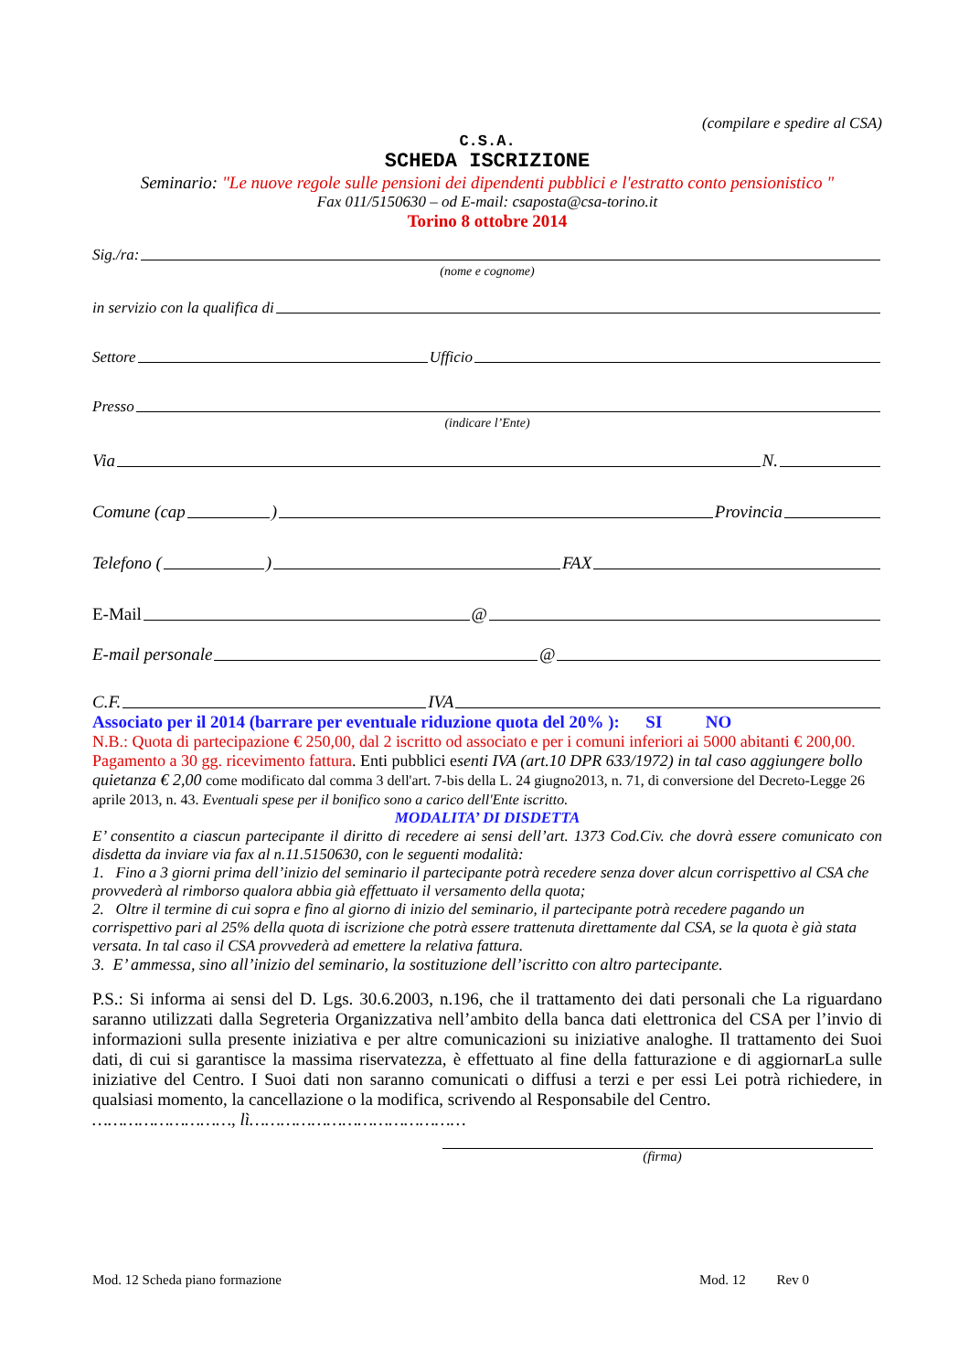(compilare e spedire al CSA)
C.S.A.
SCHEDA ISCRIZIONE
Seminario: "Le nuove regole sulle pensioni dei dipendenti pubblici e l'estratto conto pensionistico "
Fax 011/5150630 – od E-mail: csaposta@csa-torino.it
Torino 8 ottobre 2014
Sig./ra:
(nome e cognome)
in servizio con la qualifica di
Settore Ufficio
Presso
(indicare l’Ente)
Via N.
Comune (cap ) Provincia
Telefono ( ) FAX
E-Mail @
E-mail personale @
C.F. IVA
Associato per il 2014 (barrare per eventuale riduzione quota del 20% ): SI NO
N.B.: Quota di partecipazione € 250,00, dal 2 iscritto od associato e per i comuni inferiori ai 5000 abitanti € 200,00. Pagamento a 30 gg. ricevimento fattura. Enti pubblici esenti IVA (art.10 DPR 633/1972) in tal caso aggiungere bollo quietanza € 2,00 come modificato dal comma 3 dell'art. 7-bis della L. 24 giugno2013, n. 71, di conversione del Decreto-Legge 26 aprile 2013, n. 43. Eventuali spese per il bonifico sono a carico dell'Ente iscritto.
MODALITA’ DI DISDETTA
E’ consentito a ciascun partecipante il diritto di recedere ai sensi dell’art. 1373 Cod.Civ. che dovrà essere comunicato con disdetta da inviare via fax al n.11.5150630, con le seguenti modalità:
1. Fino a 3 giorni prima dell’inizio del seminario il partecipante potrà recedere senza dover alcun corrispettivo al CSA che provvederà al rimborso qualora abbia già effettuato il versamento della quota;
2. Oltre il termine di cui sopra e fino al giorno di inizio del seminario, il partecipante potrà recedere pagando un corrispettivo pari al 25% della quota di iscrizione che potrà essere trattenuta direttamente dal CSA, se la quota è già stata versata. In tal caso il CSA provvederà ad emettere la relativa fattura.
3. E’ ammessa, sino all’inizio del seminario, la sostituzione dell’iscritto con altro partecipante.
P.S.: Si informa ai sensi del D. Lgs. 30.6.2003, n.196, che il trattamento dei dati personali che La riguardano saranno utilizzati dalla Segreteria Organizzativa nell’ambito della banca dati elettronica del CSA per l’invio di informazioni sulla presente iniziativa e per altre comunicazioni su iniziative analoghe. Il trattamento dei Suoi dati, di cui si garantisce la massima riservatezza, è effettuato al fine della fatturazione e di aggiornarLa sulle iniziative del Centro. I Suoi dati non saranno comunicati o diffusi a terzi e per essi Lei potrà richiedere, in qualsiasi momento, la cancellazione o la modifica, scrivendo al Responsabile del Centro.
………………………, lì……………………………………
(firma)
Mod. 12 Scheda piano formazione Mod. 12 Rev 0